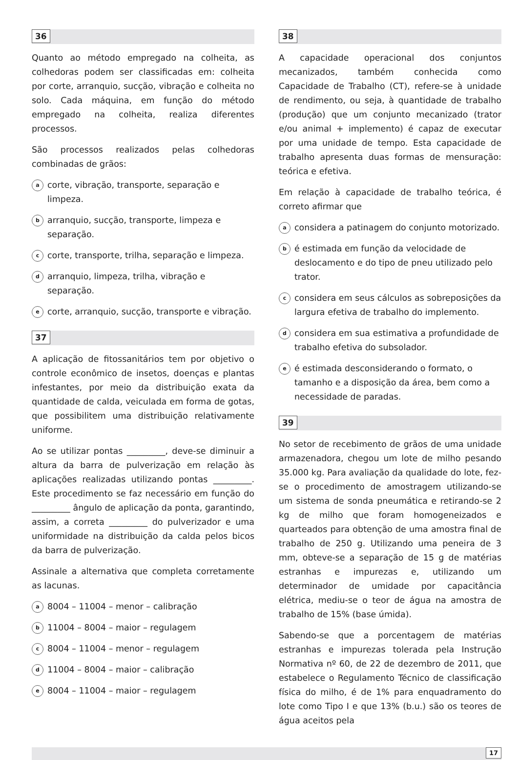36
Quanto ao método empregado na colheita, as colhedoras podem ser classificadas em: colheita por corte, arranquio, sucção, vibração e colheita no solo. Cada máquina, em função do método empregado na colheita, realiza diferentes processos.
São processos realizados pelas colhedoras combinadas de grãos:
acorte, vibração, transporte, separação e limpeza.
barranquio, sucção, transporte, limpeza e separação.
ccorte, transporte, trilha, separação e limpeza.
darranquio, limpeza, trilha, vibração e separação.
ecorte, arranquio, sucção, transporte e vibração.
37
A aplicação de fitossanitários tem por objetivo o controle econômico de insetos, doenças e plantas infestantes, por meio da distribuição exata da quantidade de calda, veiculada em forma de gotas, que possibilitem uma distribuição relativamente uniforme.
Ao se utilizar pontas _________, deve-se diminuir a altura da barra de pulverização em relação às aplicações realizadas utilizando pontas _________. Este procedimento se faz necessário em função do _________ ângulo de aplicação da ponta, garantindo, assim, a correta _________ do pulverizador e uma uniformidade na distribuição da calda pelos bicos da barra de pulverização.
Assinale a alternativa que completa corretamente as lacunas.
a 8004 – 11004 – menor – calibração
b 11004 – 8004 – maior – regulagem
c 8004 – 11004 – menor – regulagem
d 11004 – 8004 – maior – calibração
e 8004 – 11004 – maior – regulagem
38
A capacidade operacional dos conjuntos mecanizados, também conhecida como Capacidade de Trabalho (CT), refere-se à unidade de rendimento, ou seja, à quantidade de trabalho (produção) que um conjunto mecanizado (trator e/ou animal + implemento) é capaz de executar por uma unidade de tempo. Esta capacidade de trabalho apresenta duas formas de mensuração: teórica e efetiva.
Em relação à capacidade de trabalho teórica, é correto afirmar que
aconsidera a patinagem do conjunto motorizado.
bé estimada em função da velocidade de deslocamento e do tipo de pneu utilizado pelo trator.
cconsidera em seus cálculos as sobreposições da largura efetiva de trabalho do implemento.
dconsidera em sua estimativa a profundidade de trabalho efetiva do subsolador.
eé estimada desconsiderando o formato, o tamanho e a disposição da área, bem como a necessidade de paradas.
39
No setor de recebimento de grãos de uma unidade armazenadora, chegou um lote de milho pesando 35.000 kg. Para avaliação da qualidade do lote, fez-se o procedimento de amostragem utilizando-se um sistema de sonda pneumática e retirando-se 2 kg de milho que foram homogeneizados e quarteados para obtenção de uma amostra final de trabalho de 250 g. Utilizando uma peneira de 3 mm, obteve-se a separação de 15 g de matérias estranhas e impurezas e, utilizando um determinador de umidade por capacitância elétrica, mediu-se o teor de água na amostra de trabalho de 15% (base úmida).
Sabendo-se que a porcentagem de matérias estranhas e impurezas tolerada pela Instrução Normativa nº 60, de 22 de dezembro de 2011, que estabelece o Regulamento Técnico de classificação física do milho, é de 1% para enquadramento do lote como Tipo I e que 13% (b.u.) são os teores de água aceitos pela
17